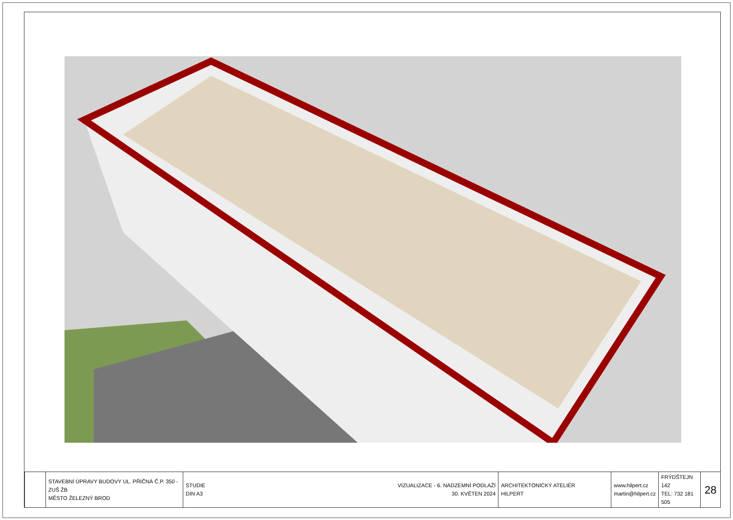| | STAVEBNÍ ÚPRAVY BUDOVY UL. PŘÍČNÁ Č.P. 350 - ZUŠ ŽB MĚSTO ŽELEZNÝ BROD | STUDIE DIN A3 | VIZUALIZACE - 6. NADZEMNÍ PODLAŽÍ 30. KVĚTEN 2024 | ARCHITEKTONICKÝ ATELIÉR HILPERT | www.hilpert.cz martin@hilpert.cz | FRÝDŠTEJN 142 TEL: 732 181 505 | 28 |